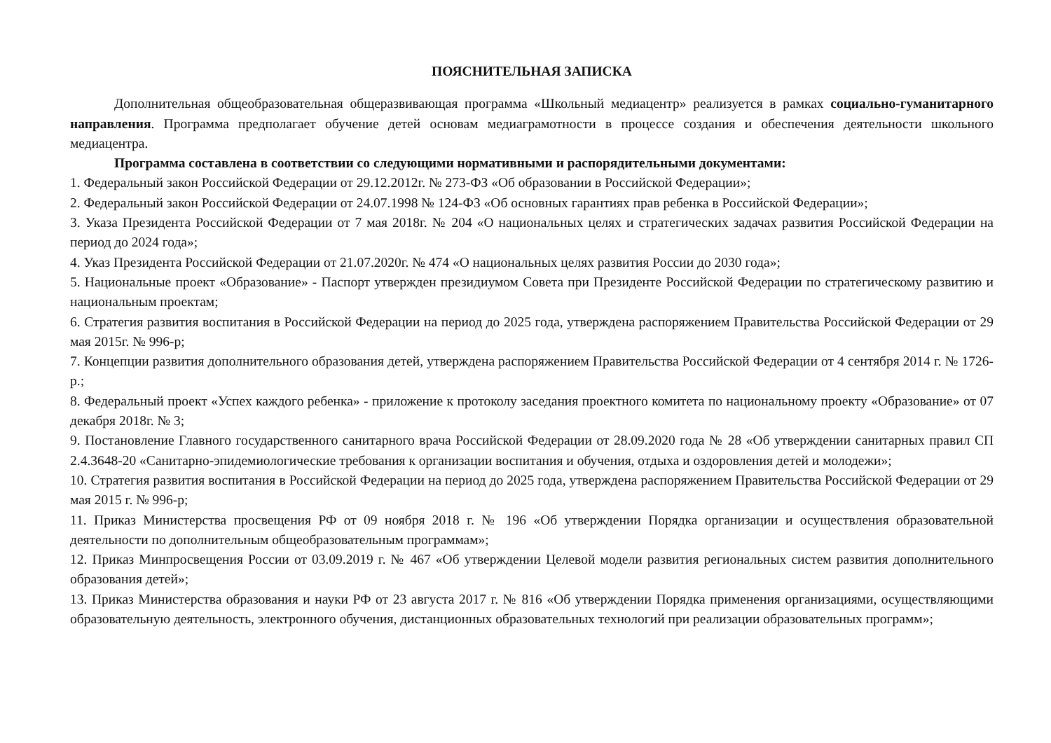ПОЯСНИТЕЛЬНАЯ ЗАПИСКА
Дополнительная общеобразовательная общеразвивающая программа «Школьный медиацентр» реализуется в рамках социально-гуманитарного направления. Программа предполагает обучение детей основам медиаграмотности в процессе создания и обеспечения деятельности школьного медиацентра.
Программа составлена в соответствии со следующими нормативными и распорядительными документами:
1. Федеральный закон Российской Федерации от 29.12.2012г. № 273-ФЗ «Об образовании в Российской Федерации»;
2. Федеральный закон Российской Федерации от 24.07.1998 № 124-ФЗ «Об основных гарантиях прав ребенка в Российской Федерации»;
3. Указа Президента Российской Федерации от 7 мая 2018г. № 204 «О национальных целях и стратегических задачах развития Российской Федерации на период до 2024 года»;
4. Указ Президента Российской Федерации от 21.07.2020г. № 474 «О национальных целях развития России до 2030 года»;
5. Национальные проект «Образование» - Паспорт утвержден президиумом Совета при Президенте Российской Федерации по стратегическому развитию и национальным проектам;
6. Стратегия развития воспитания в Российской Федерации на период до 2025 года, утверждена распоряжением Правительства Российской Федерации от 29 мая 2015г. № 996-р;
7. Концепции развития дополнительного образования детей, утверждена распоряжением Правительства Российской Федерации от 4 сентября 2014 г. № 1726-р.;
8. Федеральный проект «Успех каждого ребенка» - приложение к протоколу заседания проектного комитета по национальному проекту «Образование» от 07 декабря 2018г. № 3;
9. Постановление Главного государственного санитарного врача Российской Федерации от 28.09.2020 года № 28 «Об утверждении санитарных правил СП 2.4.3648-20 «Санитарно-эпидемиологические требования к организации воспитания и обучения, отдыха и оздоровления детей и молодежи»;
10. Стратегия развития воспитания в Российской Федерации на период до 2025 года, утверждена распоряжением Правительства Российской Федерации от 29 мая 2015 г. № 996-р;
11. Приказ Министерства просвещения РФ от 09 ноября 2018 г. № 196 «Об утверждении Порядка организации и осуществления образовательной деятельности по дополнительным общеобразовательным программам»;
12. Приказ Минпросвещения России от 03.09.2019 г. № 467 «Об утверждении Целевой модели развития региональных систем развития дополнительного образования детей»;
13. Приказ Министерства образования и науки РФ от 23 августа 2017 г. № 816 «Об утверждении Порядка применения организациями, осуществляющими образовательную деятельность, электронного обучения, дистанционных образовательных технологий при реализации образовательных программ»;